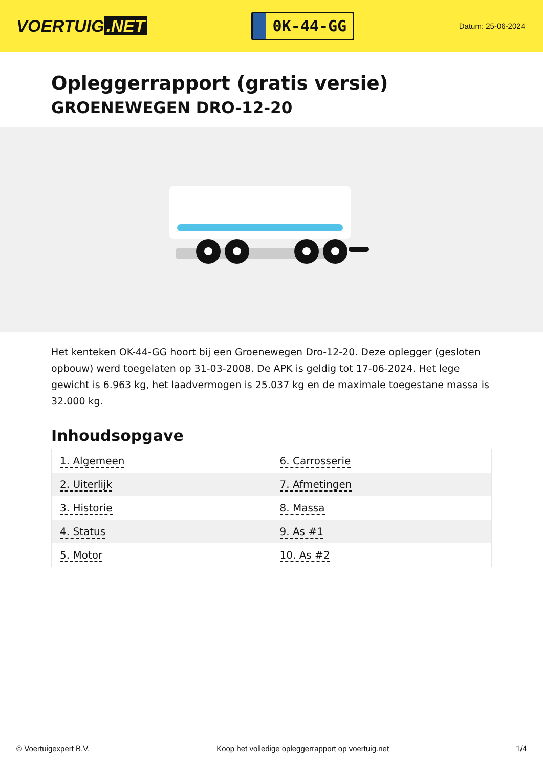VOERTUIG.NET
0K-44-GG
Datum: 25-06-2024
Opleggerrapport (gratis versie)
GROENEWEGEN DRO-12-20
Het kenteken OK-44-GG hoort bij een Groenewegen Dro-12-20. Deze oplegger (gesloten opbouw) werd toegelaten op 31-03-2008. De APK is geldig tot 17-06-2024. Het lege gewicht is 6.963 kg, het laadvermogen is 25.037 kg en de maximale toegestane massa is 32.000 kg.
Inhoudsopgave
| 1. Algemeen | 6. Carrosserie |
| 2. Uiterlijk | 7. Afmetingen |
| 3. Historie | 8. Massa |
| 4. Status | 9. As #1 |
| 5. Motor | 10. As #2 |
© Voertuigexpert B.V. Koop het volledige opleggerrapport op voertuig.net 1/4